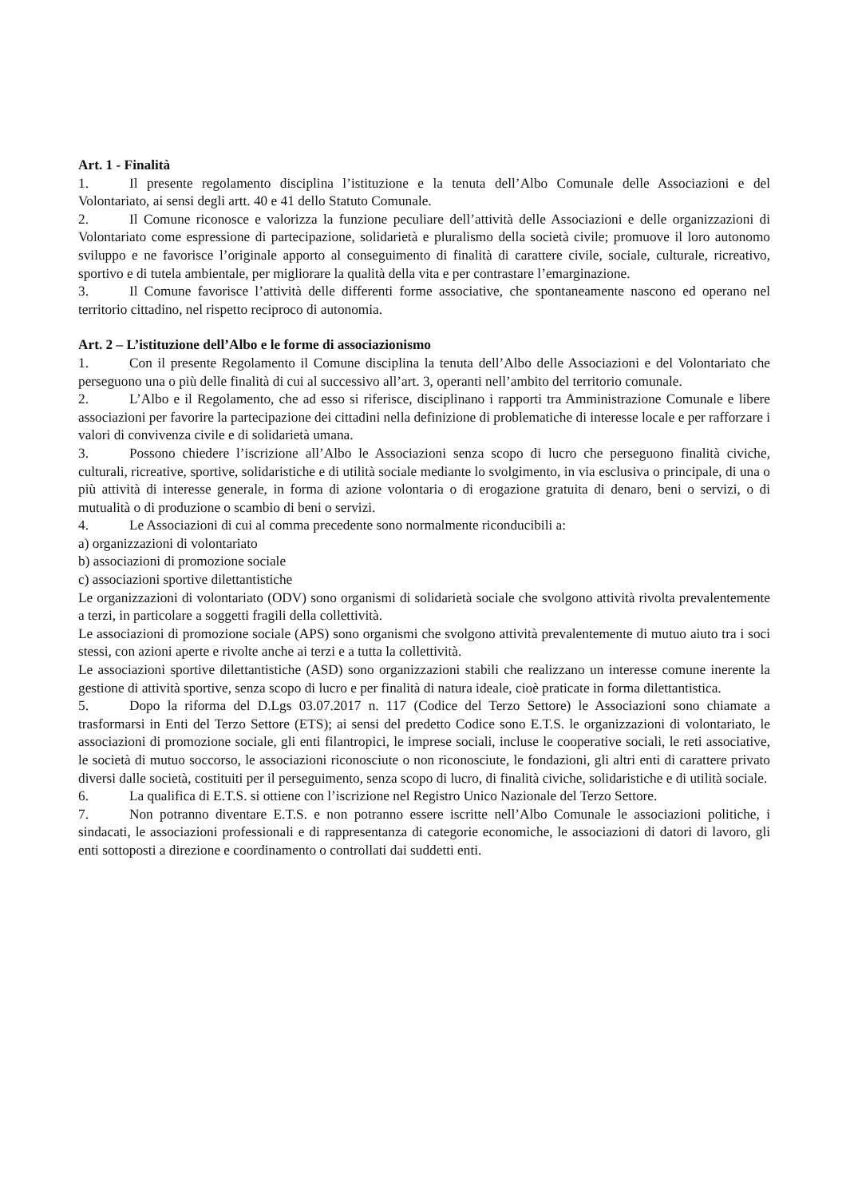Art. 1 - Finalità
1. Il presente regolamento disciplina l’istituzione e la tenuta dell’Albo Comunale delle Associazioni e del Volontariato, ai sensi degli artt. 40 e 41 dello Statuto Comunale.
2. Il Comune riconosce e valorizza la funzione peculiare dell’attività delle Associazioni e delle organizzazioni di Volontariato come espressione di partecipazione, solidarietà e pluralismo della società civile; promuove il loro autonomo sviluppo e ne favorisce l’originale apporto al conseguimento di finalità di carattere civile, sociale, culturale, ricreativo, sportivo e di tutela ambientale, per migliorare la qualità della vita e per contrastare l’emarginazione.
3. Il Comune favorisce l’attività delle differenti forme associative, che spontaneamente nascono ed operano nel territorio cittadino, nel rispetto reciproco di autonomia.
Art. 2 – L’istituzione dell’Albo e le forme di associazionismo
1. Con il presente Regolamento il Comune disciplina la tenuta dell’Albo delle Associazioni e del Volontariato che perseguono una o più delle finalità di cui al successivo all’art. 3, operanti nell’ambito del territorio comunale.
2. L’Albo e il Regolamento, che ad esso si riferisce, disciplinano i rapporti tra Amministrazione Comunale e libere associazioni per favorire la partecipazione dei cittadini nella definizione di problematiche di interesse locale e per rafforzare i valori di convivenza civile e di solidarietà umana.
3. Possono chiedere l’iscrizione all’Albo le Associazioni senza scopo di lucro che perseguono finalità civiche, culturali, ricreative, sportive, solidaristiche e di utilità sociale mediante lo svolgimento, in via esclusiva o principale, di una o più attività di interesse generale, in forma di azione volontaria o di erogazione gratuita di denaro, beni o servizi, o di mutualità o di produzione o scambio di beni o servizi.
4. Le Associazioni di cui al comma precedente sono normalmente riconducibili a:
a) organizzazioni di volontariato
b) associazioni di promozione sociale
c) associazioni sportive dilettantistiche
Le organizzazioni di volontariato (ODV) sono organismi di solidarietà sociale che svolgono attività rivolta prevalentemente a terzi, in particolare a soggetti fragili della collettività.
Le associazioni di promozione sociale (APS) sono organismi che svolgono attività prevalentemente di mutuo aiuto tra i soci stessi, con azioni aperte e rivolte anche ai terzi e a tutta la collettività.
Le associazioni sportive dilettantistiche (ASD) sono organizzazioni stabili che realizzano un interesse comune inerente la gestione di attività sportive, senza scopo di lucro e per finalità di natura ideale, cioè praticate in forma dilettantistica.
5. Dopo la riforma del D.Lgs 03.07.2017 n. 117 (Codice del Terzo Settore) le Associazioni sono chiamate a trasformarsi in Enti del Terzo Settore (ETS); ai sensi del predetto Codice sono E.T.S. le organizzazioni di volontariato, le associazioni di promozione sociale, gli enti filantropici, le imprese sociali, incluse le cooperative sociali, le reti associative, le società di mutuo soccorso, le associazioni riconosciute o non riconosciute, le fondazioni, gli altri enti di carattere privato diversi dalle società, costituiti per il perseguimento, senza scopo di lucro, di finalità civiche, solidaristiche e di utilità sociale.
6. La qualifica di E.T.S. si ottiene con l’iscrizione nel Registro Unico Nazionale del Terzo Settore.
7. Non potranno diventare E.T.S. e non potranno essere iscritte nell’Albo Comunale le associazioni politiche, i sindacati, le associazioni professionali e di rappresentanza di categorie economiche, le associazioni di datori di lavoro, gli enti sottoposti a direzione e coordinamento o controllati dai suddetti enti.